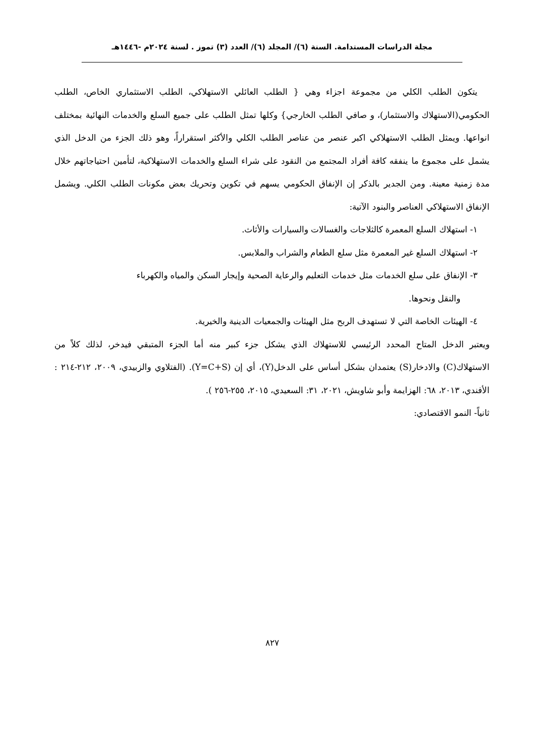مجلة الدراسات المستدامة. السنة (٦)/ المجلد (٦)/ العدد (٣) تموز . لسنة ٢٠٢٤م -١٤٤٦هـ
يتكون الطلب الكلي من مجموعة اجزاء وهي { الطلب العائلي الاستهلاكي، الطلب الاستثماري الخاص، الطلب الحكومي(الاستهلاك والاستثمار)، و صافي الطلب الخارجي} وكلها تمثل الطلب على جميع السلع والخدمات النهائية بمختلف انواعها. ويمثل الطلب الاستهلاكي اكبر عنصر من عناصر الطلب الكلي والأكثر استقراراً، وهو ذلك الجزء من الدخل الذي يشمل على مجموع ما ينفقه كافة أفراد المجتمع من النقود على شراء السلع والخدمات الاستهلاكية، لتأمين احتياجاتهم خلال مدة زمنية معينة. ومن الجدير بالذكر إن الإنفاق الحكومي يسهم في تكوين وتحريك بعض مكونات الطلب الكلي. ويشمل الإنفاق الاستهلاكي العناصر والبنود الآتية:
١- استهلاك السلع المعمرة كالثلاجات والغسالات والسيارات والأثاث.
٢- استهلاك السلع غير المعمرة مثل سلع الطعام والشراب والملابس.
٣- الإنفاق على سلع الخدمات مثل خدمات التعليم والرعاية الصحية وإيجار السكن والمياه والكهرباء
والنقل ونحوها.
٤- الهيئات الخاصة التي لا تستهدف الربح مثل الهيئات والجمعيات الدينية والخيرية.
ويعتبر الدخل المتاح المحدد الرئيسي للاستهلاك الذي يشكل جزء كبير منه أما الجزء المتبقي فيدخر، لذلك كلاً من الاستهلاك(C) والادخار(S) يعتمدان بشكل أساس على الدخل(Y)، أي إن (Y=C+S). (الفتلاوي والزبيدي، ٢٠٠٩، ٢١٢-٢١٤ : الأفندي، ٢٠١٣، ٦٨: الهزايمة وأبو شاويش، ٢٠٢١، ٣١: السعيدي، ٢٠١٥، ٢٥٥-٢٥٦ ).
ثانياً- النمو الاقتصادي:
٨٢٧